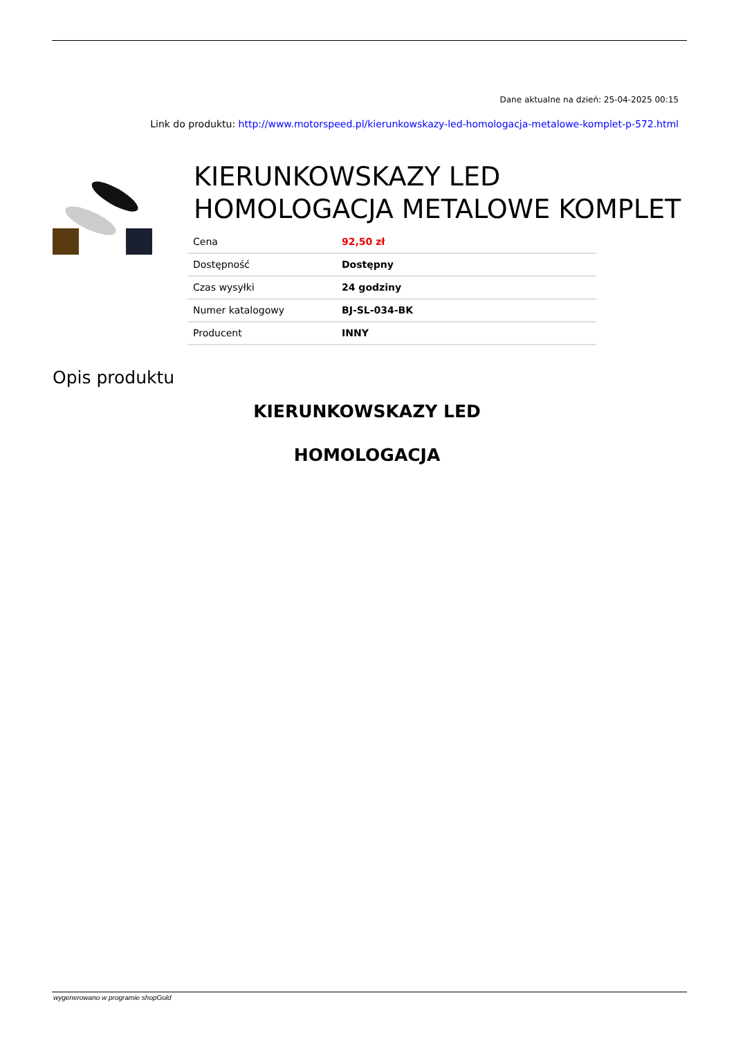Dane aktualne na dzień: 25-04-2025 00:15
Link do produktu: http://www.motorspeed.pl/kierunkowskazy-led-homologacja-metalowe-komplet-p-572.html
KIERUNKOWSKAZY LED
HOMOLOGACJA METALOWE KOMPLET
| Cena | 92,50 zł |
| Dostępność | Dostępny |
| Czas wysyłki | 24 godziny |
| Numer katalogowy | BJ-SL-034-BK |
| Producent | INNY |
Opis produktu
KIERUNKOWSKAZY LED
HOMOLOGACJA
wygenerowano w programie shopGold